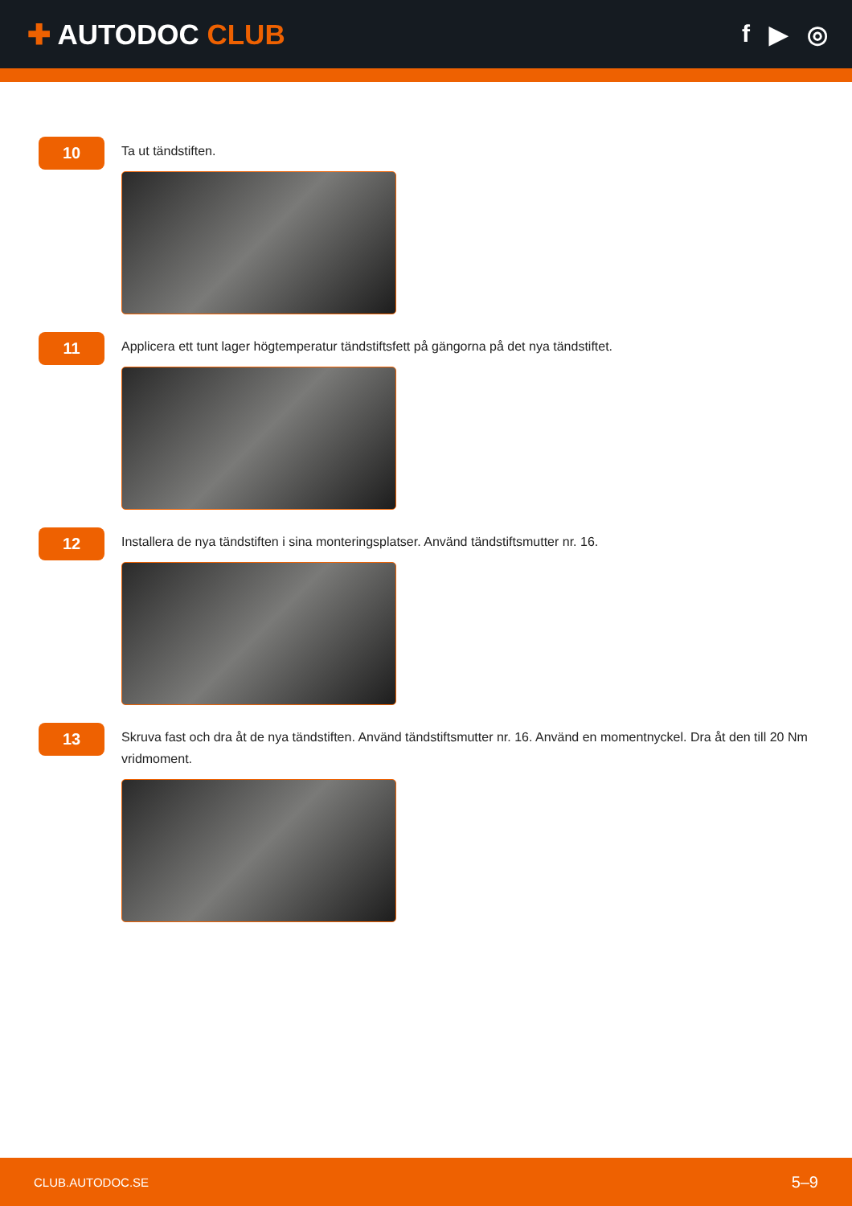✚ AUTODOC CLUB
f ▶ ◎
10
Ta ut tändstiften.
11
Applicera ett tunt lager högtemperatur tändstiftsfett på gängorna på det nya tändstiftet.
12
Installera de nya tändstiften i sina monteringsplatser. Använd tändstiftsmutter nr. 16.
13
Skruva fast och dra åt de nya tändstiften. Använd tändstiftsmutter nr. 16. Använd en momentnyckel. Dra åt den till 20 Nm vridmoment.
CLUB.AUTODOC.SE 5–9